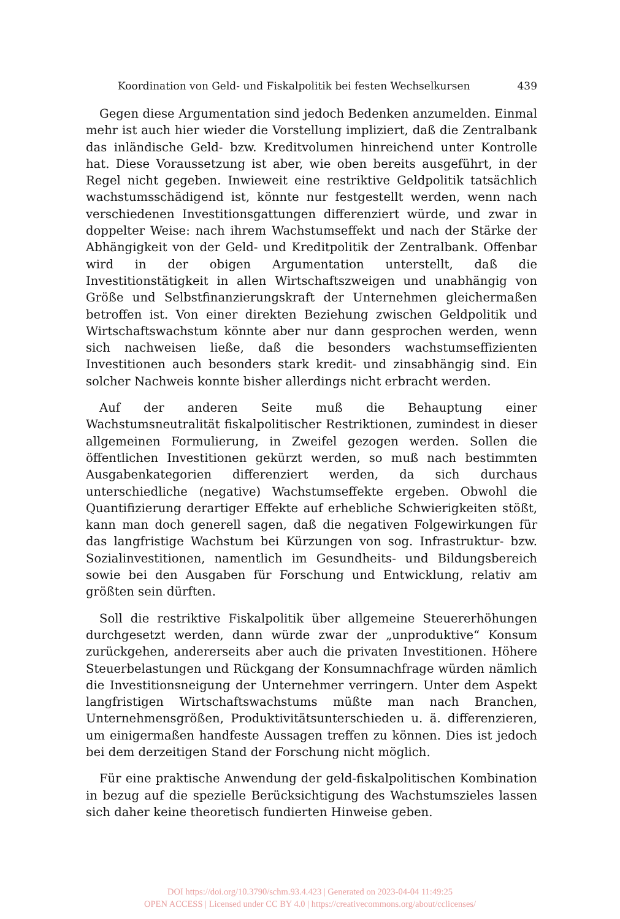Koordination von Geld- und Fiskalpolitik bei festen Wechselkursen 439
Gegen diese Argumentation sind jedoch Bedenken anzumelden. Einmal mehr ist auch hier wieder die Vorstellung impliziert, daß die Zentralbank das inländische Geld- bzw. Kreditvolumen hinreichend unter Kontrolle hat. Diese Voraussetzung ist aber, wie oben bereits ausgeführt, in der Regel nicht gegeben. Inwieweit eine restriktive Geldpolitik tatsächlich wachstumsschädigend ist, könnte nur festgestellt werden, wenn nach verschiedenen Investitionsgattungen differenziert würde, und zwar in doppelter Weise: nach ihrem Wachstumseffekt und nach der Stärke der Abhängigkeit von der Geld- und Kreditpolitik der Zentralbank. Offenbar wird in der obigen Argumentation unterstellt, daß die Investitionstätigkeit in allen Wirtschaftszweigen und unabhängig von Größe und Selbstfinanzierungskraft der Unternehmen gleichermaßen betroffen ist. Von einer direkten Beziehung zwischen Geldpolitik und Wirtschaftswachstum könnte aber nur dann gesprochen werden, wenn sich nachweisen ließe, daß die besonders wachstumseffizienten Investitionen auch besonders stark kredit- und zinsabhängig sind. Ein solcher Nachweis konnte bisher allerdings nicht erbracht werden.
Auf der anderen Seite muß die Behauptung einer Wachstumsneutralität fiskalpolitischer Restriktionen, zumindest in dieser allgemeinen Formulierung, in Zweifel gezogen werden. Sollen die öffentlichen Investitionen gekürzt werden, so muß nach bestimmten Ausgabenkategorien differenziert werden, da sich durchaus unterschiedliche (negative) Wachstumseffekte ergeben. Obwohl die Quantifizierung derartiger Effekte auf erhebliche Schwierigkeiten stößt, kann man doch generell sagen, daß die negativen Folgewirkungen für das langfristige Wachstum bei Kürzungen von sog. Infrastruktur- bzw. Sozialinvestitionen, namentlich im Gesundheits- und Bildungsbereich sowie bei den Ausgaben für Forschung und Entwicklung, relativ am größten sein dürften.
Soll die restriktive Fiskalpolitik über allgemeine Steuererhöhungen durchgesetzt werden, dann würde zwar der „unproduktive“ Konsum zurückgehen, andererseits aber auch die privaten Investitionen. Höhere Steuerbelastungen und Rückgang der Konsumnachfrage würden nämlich die Investitionsneigung der Unternehmer verringern. Unter dem Aspekt langfristigen Wirtschaftswachstums müßte man nach Branchen, Unternehmensgrößen, Produktivitätsunterschieden u. ä. differenzieren, um einigermaßen handfeste Aussagen treffen zu können. Dies ist jedoch bei dem derzeitigen Stand der Forschung nicht möglich.
Für eine praktische Anwendung der geld-fiskalpolitischen Kombination in bezug auf die spezielle Berücksichtigung des Wachstumszieles lassen sich daher keine theoretisch fundierten Hinweise geben.
DOI https://doi.org/10.3790/schm.93.4.423 | Generated on 2023-04-04 11:49:25
OPEN ACCESS | Licensed under CC BY 4.0 | https://creativecommons.org/about/cclicenses/